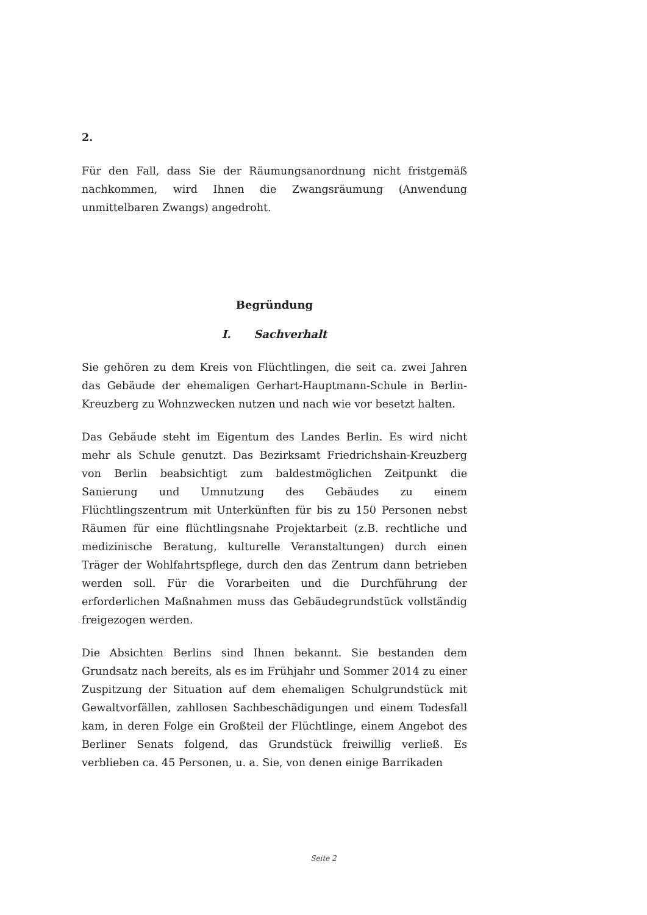2.
Für den Fall, dass Sie der Räumungsanordnung nicht fristgemäß nachkommen, wird Ihnen die Zwangsräumung (Anwendung unmittelbaren Zwangs) angedroht.
Begründung
I. Sachverhalt
Sie gehören zu dem Kreis von Flüchtlingen, die seit ca. zwei Jahren das Gebäude der ehemaligen Gerhart-Hauptmann-Schule in Berlin-Kreuzberg zu Wohnzwecken nutzen und nach wie vor besetzt halten.
Das Gebäude steht im Eigentum des Landes Berlin. Es wird nicht mehr als Schule genutzt. Das Bezirksamt Friedrichshain-Kreuzberg von Berlin beabsichtigt zum baldestmöglichen Zeitpunkt die Sanierung und Umnutzung des Gebäudes zu einem Flüchtlingszentrum mit Unterkünften für bis zu 150 Personen nebst Räumen für eine flüchtlingsnahe Projektarbeit (z.B. rechtliche und medizinische Beratung, kulturelle Veranstaltungen) durch einen Träger der Wohlfahrtspflege, durch den das Zentrum dann betrieben werden soll. Für die Vorarbeiten und die Durchführung der erforderlichen Maßnahmen muss das Gebäudegrundstück vollständig freigezogen werden.
Die Absichten Berlins sind Ihnen bekannt. Sie bestanden dem Grundsatz nach bereits, als es im Frühjahr und Sommer 2014 zu einer Zuspitzung der Situation auf dem ehemaligen Schulgrundstück mit Gewaltvorfällen, zahllosen Sachbeschädigungen und einem Todesfall kam, in deren Folge ein Großteil der Flüchtlinge, einem Angebot des Berliner Senats folgend, das Grundstück freiwillig verließ. Es verblieben ca. 45 Personen, u. a. Sie, von denen einige Barrikaden
Seite 2